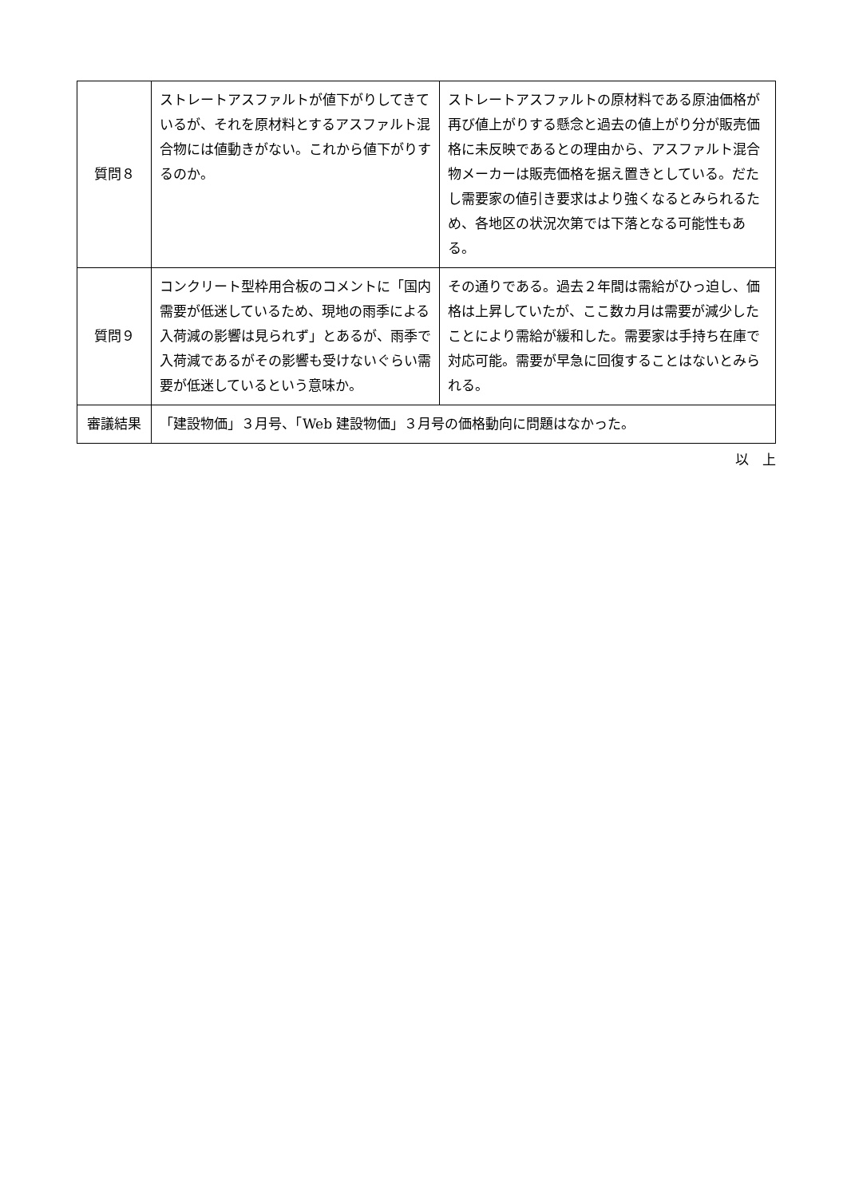| 質問８ | ストレートアスファルトが値下がりしてきているが、それを原材料とするアスファルト混合物には値動きがない。これから値下がりするのか。 | ストレートアスファルトの原材料である原油価格が再び値上がりする懸念と過去の値上がり分が販売価格に未反映であるとの理由から、アスファルト混合物メーカーは販売価格を据え置きとしている。だたし需要家の値引き要求はより強くなるとみられるため、各地区の状況次第では下落となる可能性もある。 |
| 質問９ | コンクリート型枠用合板のコメントに「国内需要が低迷しているため、現地の雨季による入荷減の影響は見られず」とあるが、雨季で入荷減であるがその影響も受けないぐらい需要が低迷しているという意味か。 | その通りである。過去２年間は需給がひっ迫し、価格は上昇していたが、ここ数カ月は需要が減少したことにより需給が緩和した。需要家は手持ち在庫で対応可能。需要が早急に回復することはないとみられる。 |
| 審議結果 | 「建設物価」３月号、「Web 建設物価」３月号の価格動向に問題はなかった。 | |
以　上